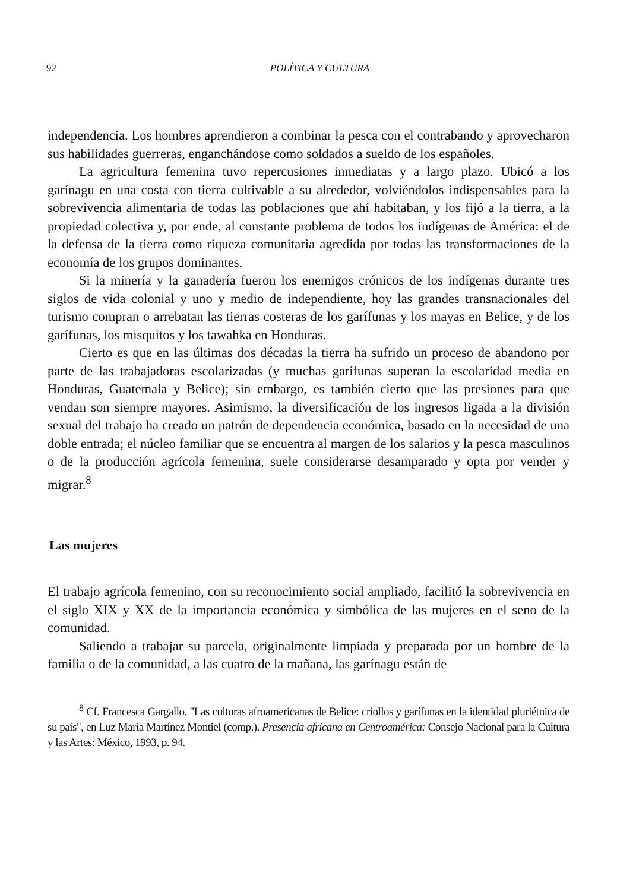92 POLÍTICA Y CULTURA
independencia. Los hombres aprendieron a combinar la pesca con el contrabando y aprovecharon sus habilidades guerreras, enganchándose como soldados a sueldo de los españoles.
La agricultura femenina tuvo repercusiones inmediatas y a largo plazo. Ubicó a los garínagu en una costa con tierra cultivable a su alrededor, volviéndolos indispensables para la sobrevivencia alimentaria de todas las poblaciones que ahí habitaban, y los fijó a la tierra, a la propiedad colectiva y, por ende, al constante problema de todos los indígenas de América: el de la defensa de la tierra como riqueza comunitaria agredida por todas las transformaciones de la economía de los grupos dominantes.
Si la minería y la ganadería fueron los enemigos crónicos de los indígenas durante tres siglos de vida colonial y uno y medio de independiente, hoy las grandes transnacionales del turismo compran o arrebatan las tierras costeras de los garífunas y los mayas en Belice, y de los garífunas, los misquitos y los tawahka en Honduras.
Cierto es que en las últimas dos décadas la tierra ha sufrido un proceso de abandono por parte de las trabajadoras escolarizadas (y muchas garífunas superan la escolaridad media en Honduras, Guatemala y Belice); sin embargo, es también cierto que las presiones para que vendan son siempre mayores. Asimismo, la diversificación de los ingresos ligada a la división sexual del trabajo ha creado un patrón de dependencia económica, basado en la necesidad de una doble entrada; el núcleo familiar que se encuentra al margen de los salarios y la pesca masculinos o de la producción agrícola femenina, suele considerarse desamparado y opta por vender y migrar.<sup>8</sup>
Las mujeres
El trabajo agrícola femenino, con su reconocimiento social ampliado, facilitó la sobrevivencia en el siglo XIX y XX de la importancia económica y simbólica de las mujeres en el seno de la comunidad.
Saliendo a trabajar su parcela, originalmente limpiada y preparada por un hombre de la familia o de la comunidad, a las cuatro de la mañana, las garínagu están de
<sup>8</sup> Cf. Francesca Gargallo. "Las culturas afroamericanas de Belice: criollos y garífunas en la identidad pluriétnica de su país", en Luz María Martínez Montiel (comp.). Presencia africana en Centroamérica: Consejo Nacional para la Cultura y las Artes: México, 1993, p. 94.